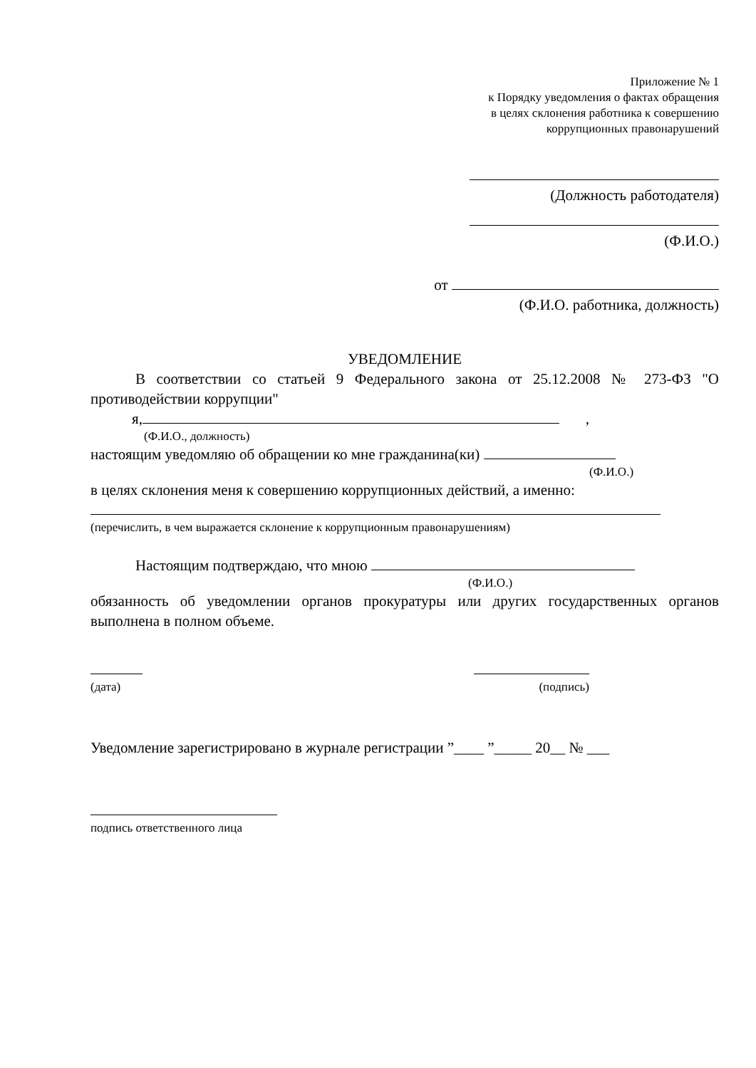Приложение № 1
к Порядку уведомления о фактах обращения
в целях склонения работника к совершению
коррупционных правонарушений
(Должность работодателя)
(Ф.И.О.)
от
(Ф.И.О. работника, должность)
УВЕДОМЛЕНИЕ
В соответствии со статьей 9 Федерального закона от 25.12.2008 № 273-ФЗ "О противодействии коррупции"
я, ,
(Ф.И.О., должность)
настоящим уведомляю об обращении ко мне гражданина(ки)
(Ф.И.О.)
в целях склонения меня к совершению коррупционных действий, а именно:
(перечислить, в чем выражается склонение к коррупционным правонарушениям)
Настоящим подтверждаю, что мною
(Ф.И.О.)
обязанность об уведомлении органов прокуратуры или других государственных органов выполнена в полном объеме.
(дата) (подпись)
Уведомление зарегистрировано в журнале регистрации ”____ ”_____ 20__ № ___
подпись ответственного лица